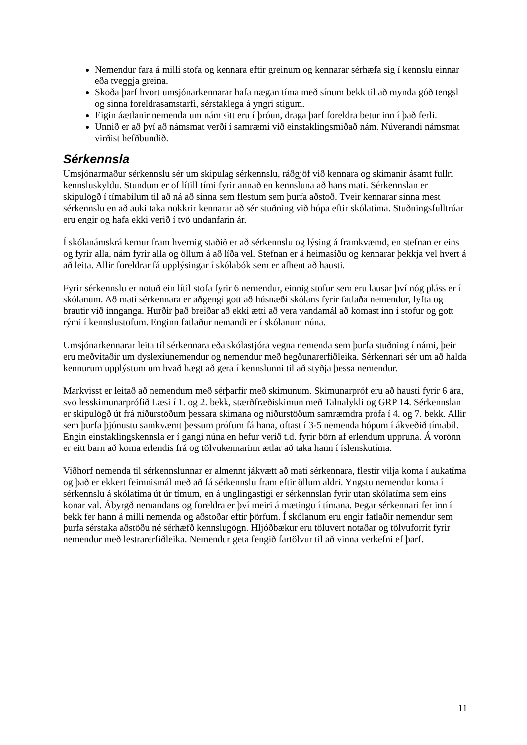Nemendur fara á milli stofa og kennara eftir greinum og kennarar sérhæfa sig í kennslu einnar eða tveggja greina.
Skoða þarf hvort umsjónarkennarar hafa nægan tíma með sínum bekk til að mynda góð tengsl og sinna foreldrasamstarfi, sérstaklega á yngri stigum.
Eigin áætlanir nemenda um nám sitt eru í þróun, draga þarf foreldra betur inn í það ferli.
Unnið er að því að námsmat verði í samræmi við einstaklingsmiðað nám. Núverandi námsmat virðist hefðbundið.
Sérkennsla
Umsjónarmaður sérkennslu sér um skipulag sérkennslu, ráðgjöf við kennara og skimanir ásamt fullri kennsluskyldu. Stundum er of lítill tími fyrir annað en kennsluna að hans mati. Sérkennslan er skipulögð í tímabilum til að ná að sinna sem flestum sem þurfa aðstoð. Tveir kennarar sinna mest sérkennslu en að auki taka nokkrir kennarar að sér stuðning við hópa eftir skólatíma. Stuðningsfulltrúar eru engir og hafa ekki verið í tvö undanfarin ár.
Í skólanámskrá kemur fram hvernig staðið er að sérkennslu og lýsing á framkvæmd, en stefnan er eins og fyrir alla, nám fyrir alla og öllum á að líða vel. Stefnan er á heimasíðu og kennarar þekkja vel hvert á að leita. Allir foreldrar fá upplýsingar í skólabók sem er afhent að hausti.
Fyrir sérkennslu er notuð ein lítil stofa fyrir 6 nemendur, einnig stofur sem eru lausar því nóg pláss er í skólanum. Að mati sérkennara er aðgengi gott að húsnæði skólans fyrir fatlaða nemendur, lyfta og brautir við innganga. Hurðir það breiðar að ekki ætti að vera vandamál að komast inn í stofur og gott rými í kennslustofum. Enginn fatlaður nemandi er í skólanum núna.
Umsjónarkennarar leita til sérkennara eða skólastjóra vegna nemenda sem þurfa stuðning í námi, þeir eru meðvitaðir um dyslexíunemendur og nemendur með hegðunarerfiðleika. Sérkennari sér um að halda kennurum upplýstum um hvað hægt að gera í kennslunni til að styðja þessa nemendur.
Markvisst er leitað að nemendum með sérþarfir með skimunum. Skimunarpróf eru að hausti fyrir 6 ára, svo lesskimunarprófið Læsi í 1. og 2. bekk, stærðfræðiskimun með Talnalykli og GRP 14. Sérkennslan er skipulögð út frá niðurstöðum þessara skimana og niðurstöðum samræmdra prófa í 4. og 7. bekk. Allir sem þurfa þjónustu samkvæmt þessum prófum fá hana, oftast í 3-5 nemenda hópum í ákveðið tímabil. Engin einstaklingskennsla er í gangi núna en hefur verið t.d. fyrir börn af erlendum uppruna. Á vorönn er eitt barn að koma erlendis frá og tölvukennarinn ætlar að taka hann í íslenskutíma.
Viðhorf nemenda til sérkennslunnar er almennt jákvætt að mati sérkennara, flestir vilja koma í aukatíma og það er ekkert feimnismál með að fá sérkennslu fram eftir öllum aldri. Yngstu nemendur koma í sérkennslu á skólatíma út úr tímum, en á unglingastigi er sérkennslan fyrir utan skólatíma sem eins konar val. Ábyrgð nemandans og foreldra er því meiri á mætingu í tímana. Þegar sérkennari fer inn í bekk fer hann á milli nemenda og aðstoðar eftir þörfum. Í skólanum eru engir fatlaðir nemendur sem þurfa sérstaka aðstöðu né sérhæfð kennslugögn. Hljóðbækur eru töluvert notaðar og tölvuforrit fyrir nemendur með lestrarerfiðleika. Nemendur geta fengið fartölvur til að vinna verkefni ef þarf.
11